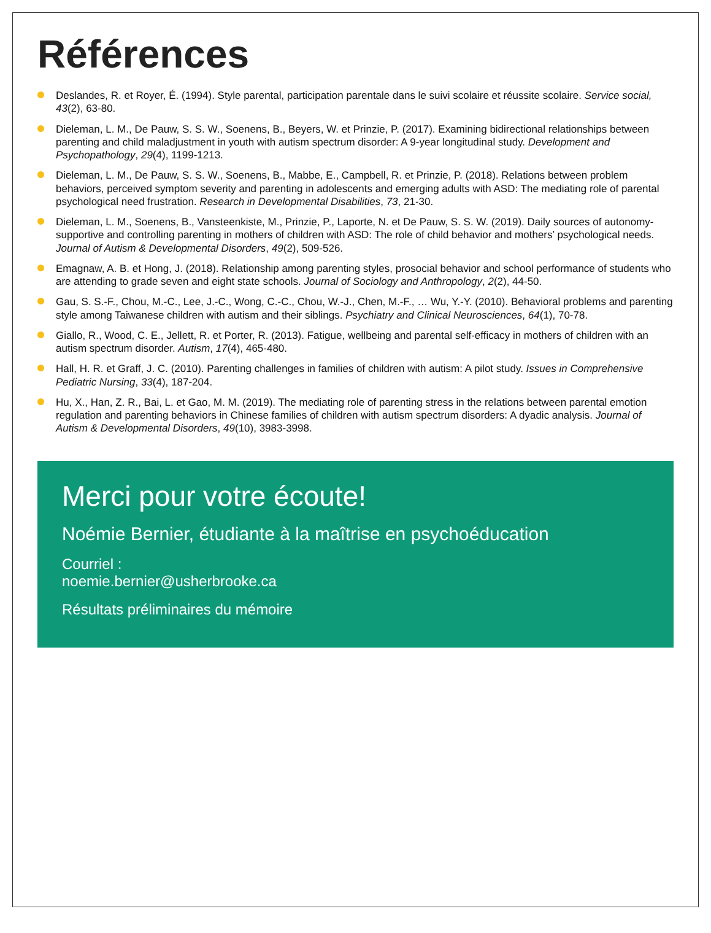Références
Deslandes, R. et Royer, É. (1994). Style parental, participation parentale dans le suivi scolaire et réussite scolaire. Service social, 43(2), 63-80.
Dieleman, L. M., De Pauw, S. S. W., Soenens, B., Beyers, W. et Prinzie, P. (2017). Examining bidirectional relationships between parenting and child maladjustment in youth with autism spectrum disorder: A 9-year longitudinal study. Development and Psychopathology, 29(4), 1199-1213.
Dieleman, L. M., De Pauw, S. S. W., Soenens, B., Mabbe, E., Campbell, R. et Prinzie, P. (2018). Relations between problem behaviors, perceived symptom severity and parenting in adolescents and emerging adults with ASD: The mediating role of parental psychological need frustration. Research in Developmental Disabilities, 73, 21-30.
Dieleman, L. M., Soenens, B., Vansteenkiste, M., Prinzie, P., Laporte, N. et De Pauw, S. S. W. (2019). Daily sources of autonomy-supportive and controlling parenting in mothers of children with ASD: The role of child behavior and mothers’ psychological needs. Journal of Autism & Developmental Disorders, 49(2), 509-526.
Emagnaw, A. B. et Hong, J. (2018). Relationship among parenting styles, prosocial behavior and school performance of students who are attending to grade seven and eight state schools. Journal of Sociology and Anthropology, 2(2), 44-50.
Gau, S. S.-F., Chou, M.-C., Lee, J.-C., Wong, C.-C., Chou, W.-J., Chen, M.-F., … Wu, Y.-Y. (2010). Behavioral problems and parenting style among Taiwanese children with autism and their siblings. Psychiatry and Clinical Neurosciences, 64(1), 70-78.
Giallo, R., Wood, C. E., Jellett, R. et Porter, R. (2013). Fatigue, wellbeing and parental self-efficacy in mothers of children with an autism spectrum disorder. Autism, 17(4), 465-480.
Hall, H. R. et Graff, J. C. (2010). Parenting challenges in families of children with autism: A pilot study. Issues in Comprehensive Pediatric Nursing, 33(4), 187-204.
Hu, X., Han, Z. R., Bai, L. et Gao, M. M. (2019). The mediating role of parenting stress in the relations between parental emotion regulation and parenting behaviors in Chinese families of children with autism spectrum disorders: A dyadic analysis. Journal of Autism & Developmental Disorders, 49(10), 3983-3998.
Merci pour votre écoute!
Noémie Bernier, étudiante à la maîtrise en psychoéducation
Courriel :
noemie.bernier@usherbrooke.ca
Résultats préliminaires du mémoire